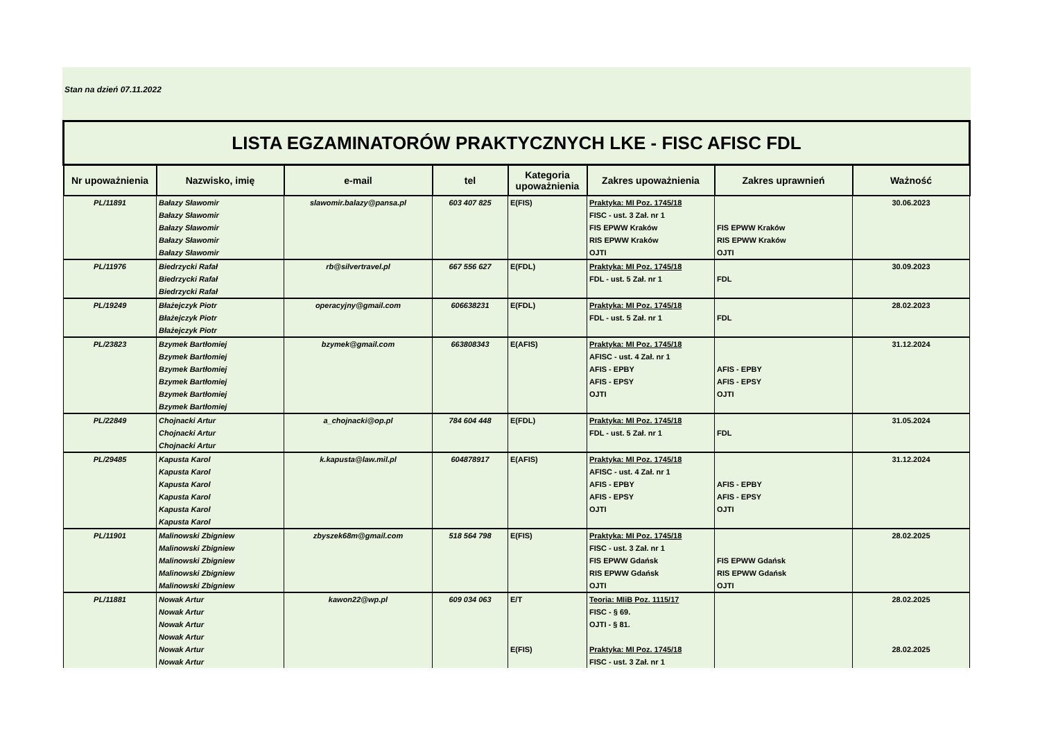Stan na dzień 07.11.2022
| LISTA EGZAMINATORÓW PRAKTYCZNYCH LKE - FISC AFISC FDL | | | | | | | |
| --- | --- | --- | --- | --- | --- | --- | --- |
| Nr upoważnienia | Nazwisko, imię | e-mail | tel | Kategoria upoważnienia | Zakres upoważnienia | Zakres uprawnień | Ważność |
| PL/11891 | Bałazy Sławomir Bałazy Sławomir Bałazy Sławomir Bałazy Sławomir Bałazy Sławomir | slawomir.balazy@pansa.pl | 603 407 825 | E(FIS) | Praktyka: MI Poz. 1745/18 FISC - ust. 3 Zał. nr 1 FIS EPWW Kraków RIS EPWW Kraków OJTI | FIS EPWW Kraków RIS EPWW Kraków OJTI | 30.06.2023 |
| PL/11976 | Biedrzycki Rafał Biedrzycki Rafał Biedrzycki Rafał | rb@silvertravel.pl | 667 556 627 | E(FDL) | Praktyka: MI Poz. 1745/18 FDL - ust. 5 Zał. nr 1 | FDL | 30.09.2023 |
| PL/19249 | Błażejczyk Piotr Błażejczyk Piotr Błażejczyk Piotr | operacyjny@gmail.com | 606638231 | E(FDL) | Praktyka: MI Poz. 1745/18 FDL - ust. 5 Zał. nr 1 | FDL | 28.02.2023 |
| PL/23823 | Bzymek Bartłomiej Bzymek Bartłomiej Bzymek Bartłomiej Bzymek Bartłomiej Bzymek Bartłomiej Bzymek Bartłomiej | bzymek@gmail.com | 663808343 | E(AFIS) | Praktyka: MI Poz. 1745/18 AFISC - ust. 4 Zał. nr 1 AFIS - EPBY AFIS - EPSY OJTI | AFIS - EPBY AFIS - EPSY OJTI | 31.12.2024 |
| PL/22849 | Chojnacki Artur Chojnacki Artur Chojnacki Artur | a_chojnacki@op.pl | 784 604 448 | E(FDL) | Praktyka: MI Poz. 1745/18 FDL - ust. 5 Zał. nr 1 | FDL | 31.05.2024 |
| PL/29485 | Kapusta Karol Kapusta Karol Kapusta Karol Kapusta Karol Kapusta Karol Kapusta Karol | k.kapusta@law.mil.pl | 604878917 | E(AFIS) | Praktyka: MI Poz. 1745/18 AFISC - ust. 4 Zał. nr 1 AFIS - EPBY AFIS - EPSY OJTI | AFIS - EPBY AFIS - EPSY OJTI | 31.12.2024 |
| PL/11901 | Malinowski Zbigniew Malinowski Zbigniew Malinowski Zbigniew Malinowski Zbigniew Malinowski Zbigniew | zbyszek68m@gmail.com | 518 564 798 | E(FIS) | Praktyka: MI Poz. 1745/18 FISC - ust. 3 Zał. nr 1 FIS EPWW Gdańsk RIS EPWW Gdańsk OJTI | FIS EPWW Gdańsk RIS EPWW Gdańsk OJTI | 28.02.2025 |
| PL/11881 | Nowak Artur Nowak Artur Nowak Artur Nowak Artur Nowak Artur Nowak Artur | kawon22@wp.pl | 609 034 063 | E/T E(FIS) | Teoria: MIiB Poz. 1115/17 FISC - § 69. OJTI - § 81. Praktyka: MI Poz. 1745/18 FISC - ust. 3 Zał. nr 1 | | 28.02.2025 28.02.2025 |